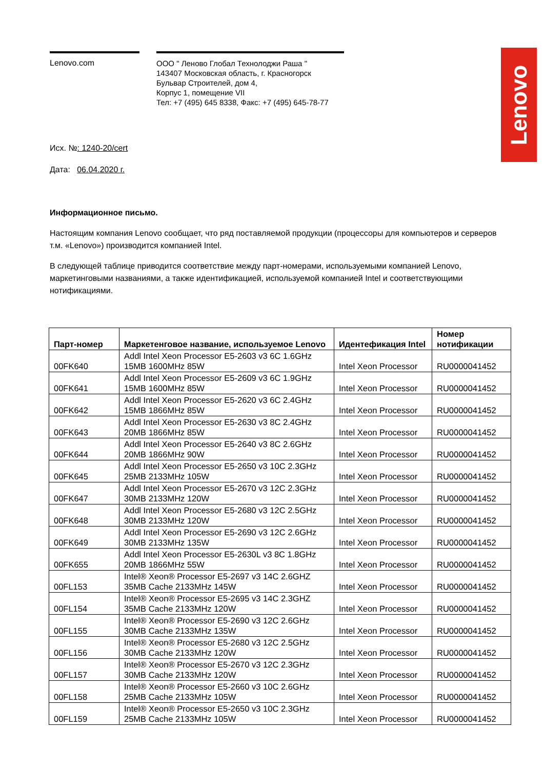Lenovo
Lenovo.com
ООО " Леново Глобал Технолоджи Раша "
143407 Московская область, г. Красногорск
Бульвар Строителей, дом 4,
Корпус 1, помещение VII
Тел: +7 (495) 645 8338, Факс: +7 (495) 645-78-77
Исх. №: 1240-20/cert
Дата: 06.04.2020 г.
Информационное письмо.
Настоящим компания Lenovo сообщает, что ряд поставляемой продукции (процессоры для компьютеров и серверов т.м. «Lenovo») производится компанией Intel.
В следующей таблице приводится соответствие между парт-номерами, используемыми компанией Lenovo, маркетинговыми названиями, а также идентификацией, используемой компанией Intel и соответствующими нотификациями.
| Парт-номер | Маркетенговое название, используемое Lenovo | Идентефикация Intel | Номер нотификации |
| --- | --- | --- | --- |
| 00FK640 | Addl Intel Xeon Processor E5-2603 v3 6C 1.6GHz 15MB 1600MHz 85W | Intel Xeon Processor | RU0000041452 |
| 00FK641 | Addl Intel Xeon Processor E5-2609 v3 6C 1.9GHz 15MB 1600MHz 85W | Intel Xeon Processor | RU0000041452 |
| 00FK642 | Addl Intel Xeon Processor E5-2620 v3 6C 2.4GHz 15MB 1866MHz 85W | Intel Xeon Processor | RU0000041452 |
| 00FK643 | Addl Intel Xeon Processor E5-2630 v3 8C 2.4GHz 20MB 1866MHz 85W | Intel Xeon Processor | RU0000041452 |
| 00FK644 | Addl Intel Xeon Processor E5-2640 v3 8C 2.6GHz 20MB 1866MHz 90W | Intel Xeon Processor | RU0000041452 |
| 00FK645 | Addl Intel Xeon Processor E5-2650 v3 10C 2.3GHz 25MB 2133MHz 105W | Intel Xeon Processor | RU0000041452 |
| 00FK647 | Addl Intel Xeon Processor E5-2670 v3 12C 2.3GHz 30MB 2133MHz 120W | Intel Xeon Processor | RU0000041452 |
| 00FK648 | Addl Intel Xeon Processor E5-2680 v3 12C 2.5GHz 30MB 2133MHz 120W | Intel Xeon Processor | RU0000041452 |
| 00FK649 | Addl Intel Xeon Processor E5-2690 v3 12C 2.6GHz 30MB 2133MHz 135W | Intel Xeon Processor | RU0000041452 |
| 00FK655 | Addl Intel Xeon Processor E5-2630L v3 8C 1.8GHz 20MB 1866MHz 55W | Intel Xeon Processor | RU0000041452 |
| 00FL153 | Intel® Xeon® Processor E5-2697 v3 14C 2.6GHZ 35MB Cache 2133MHz 145W | Intel Xeon Processor | RU0000041452 |
| 00FL154 | Intel® Xeon® Processor E5-2695 v3 14C 2.3GHZ 35MB Cache 2133MHz 120W | Intel Xeon Processor | RU0000041452 |
| 00FL155 | Intel® Xeon® Processor E5-2690 v3 12C 2.6GHz 30MB Cache 2133MHz 135W | Intel Xeon Processor | RU0000041452 |
| 00FL156 | Intel® Xeon® Processor E5-2680 v3 12C 2.5GHz 30MB Cache 2133MHz 120W | Intel Xeon Processor | RU0000041452 |
| 00FL157 | Intel® Xeon® Processor E5-2670 v3 12C 2.3GHz 30MB Cache 2133MHz 120W | Intel Xeon Processor | RU0000041452 |
| 00FL158 | Intel® Xeon® Processor E5-2660 v3 10C 2.6GHz 25MB Cache 2133MHz 105W | Intel Xeon Processor | RU0000041452 |
| 00FL159 | Intel® Xeon® Processor E5-2650 v3 10C 2.3GHz 25MB Cache 2133MHz 105W | Intel Xeon Processor | RU0000041452 |